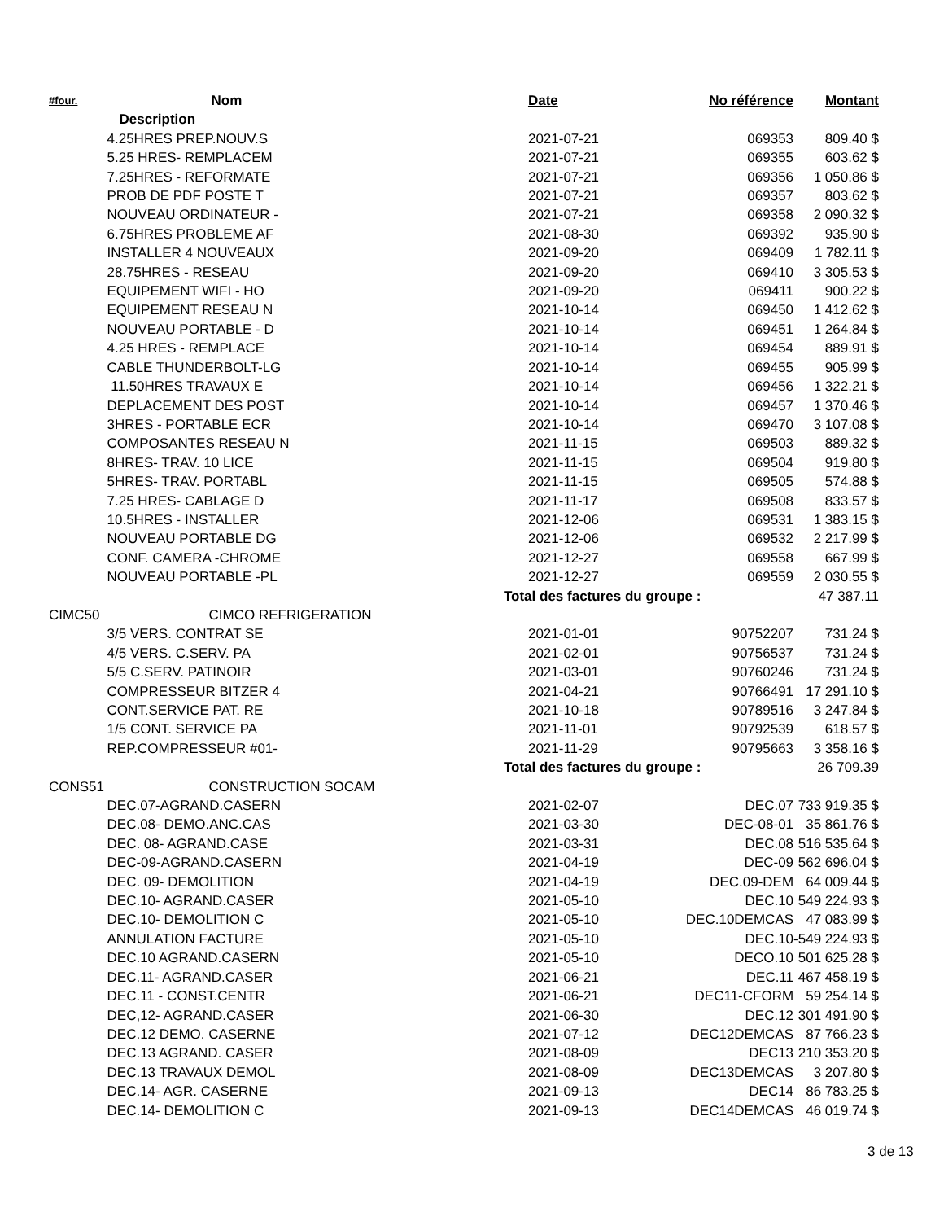| #four. | Nom | Date | No référence | Montant |
| --- | --- | --- | --- | --- |
| | Description | | | |
| | 4.25HRES PREP.NOUV.S | 2021-07-21 | 069353 | 809.40 $ |
| | 5.25 HRES- REMPLACEM | 2021-07-21 | 069355 | 603.62 $ |
| | 7.25HRES - REFORMATE | 2021-07-21 | 069356 | 1 050.86 $ |
| | PROB DE PDF POSTE T | 2021-07-21 | 069357 | 803.62 $ |
| | NOUVEAU ORDINATEUR - | 2021-07-21 | 069358 | 2 090.32 $ |
| | 6.75HRES PROBLEME AF | 2021-08-30 | 069392 | 935.90 $ |
| | INSTALLER 4 NOUVEAUX | 2021-09-20 | 069409 | 1 782.11 $ |
| | 28.75HRES - RESEAU | 2021-09-20 | 069410 | 3 305.53 $ |
| | EQUIPEMENT WIFI - HO | 2021-09-20 | 069411 | 900.22 $ |
| | EQUIPEMENT RESEAU N | 2021-10-14 | 069450 | 1 412.62 $ |
| | NOUVEAU PORTABLE - D | 2021-10-14 | 069451 | 1 264.84 $ |
| | 4.25 HRES - REMPLACE | 2021-10-14 | 069454 | 889.91 $ |
| | CABLE THUNDERBOLT-LG | 2021-10-14 | 069455 | 905.99 $ |
| | 11.50HRES TRAVAUX E | 2021-10-14 | 069456 | 1 322.21 $ |
| | DEPLACEMENT DES POST | 2021-10-14 | 069457 | 1 370.46 $ |
| | 3HRES - PORTABLE ECR | 2021-10-14 | 069470 | 3 107.08 $ |
| | COMPOSANTES RESEAU N | 2021-11-15 | 069503 | 889.32 $ |
| | 8HRES- TRAV. 10 LICE | 2021-11-15 | 069504 | 919.80 $ |
| | 5HRES- TRAV. PORTABL | 2021-11-15 | 069505 | 574.88 $ |
| | 7.25 HRES- CABLAGE D | 2021-11-17 | 069508 | 833.57 $ |
| | 10.5HRES - INSTALLER | 2021-12-06 | 069531 | 1 383.15 $ |
| | NOUVEAU PORTABLE DG | 2021-12-06 | 069532 | 2 217.99 $ |
| | CONF. CAMERA -CHROME | 2021-12-27 | 069558 | 667.99 $ |
| | NOUVEAU PORTABLE -PL | 2021-12-27 | 069559 | 2 030.55 $ |
| | | Total des factures du groupe : | | 47 387.11 |
| CIMC50 | CIMCO REFRIGERATION | | | |
| | 3/5 VERS. CONTRAT SE | 2021-01-01 | 90752207 | 731.24 $ |
| | 4/5 VERS. C.SERV. PA | 2021-02-01 | 90756537 | 731.24 $ |
| | 5/5 C.SERV. PATINOIR | 2021-03-01 | 90760246 | 731.24 $ |
| | COMPRESSEUR BITZER 4 | 2021-04-21 | 90766491 | 17 291.10 $ |
| | CONT.SERVICE PAT. RE | 2021-10-18 | 90789516 | 3 247.84 $ |
| | 1/5 CONT. SERVICE PA | 2021-11-01 | 90792539 | 618.57 $ |
| | REP.COMPRESSEUR #01- | 2021-11-29 | 90795663 | 3 358.16 $ |
| | | Total des factures du groupe : | | 26 709.39 |
| CONS51 | CONSTRUCTION SOCAM | | | |
| | DEC.07-AGRAND.CASERN | 2021-02-07 | DEC.07 | 733 919.35 $ |
| | DEC.08- DEMO.ANC.CAS | 2021-03-30 | DEC-08-01 | 35 861.76 $ |
| | DEC. 08- AGRAND.CASE | 2021-03-31 | DEC.08 | 516 535.64 $ |
| | DEC-09-AGRAND.CASERN | 2021-04-19 | DEC-09 | 562 696.04 $ |
| | DEC. 09- DEMOLITION | 2021-04-19 | DEC.09-DEM | 64 009.44 $ |
| | DEC.10- AGRAND.CASER | 2021-05-10 | DEC.10 | 549 224.93 $ |
| | DEC.10- DEMOLITION C | 2021-05-10 | DEC.10DEMCAS | 47 083.99 $ |
| | ANNULATION FACTURE | 2021-05-10 | DEC.10 | -549 224.93 $ |
| | DEC.10 AGRAND.CASERN | 2021-05-10 | DECO.10 | 501 625.28 $ |
| | DEC.11- AGRAND.CASER | 2021-06-21 | DEC.11 | 467 458.19 $ |
| | DEC.11 - CONST.CENTR | 2021-06-21 | DEC11-CFORM | 59 254.14 $ |
| | DEC,12- AGRAND.CASER | 2021-06-30 | DEC.12 | 301 491.90 $ |
| | DEC.12 DEMO. CASERNE | 2021-07-12 | DEC12DEMCAS | 87 766.23 $ |
| | DEC.13 AGRAND. CASER | 2021-08-09 | DEC13 | 210 353.20 $ |
| | DEC.13 TRAVAUX DEMOL | 2021-08-09 | DEC13DEMCAS | 3 207.80 $ |
| | DEC.14- AGR. CASERNE | 2021-09-13 | DEC14 | 86 783.25 $ |
| | DEC.14- DEMOLITION C | 2021-09-13 | DEC14DEMCAS | 46 019.74 $ |
3 de 13